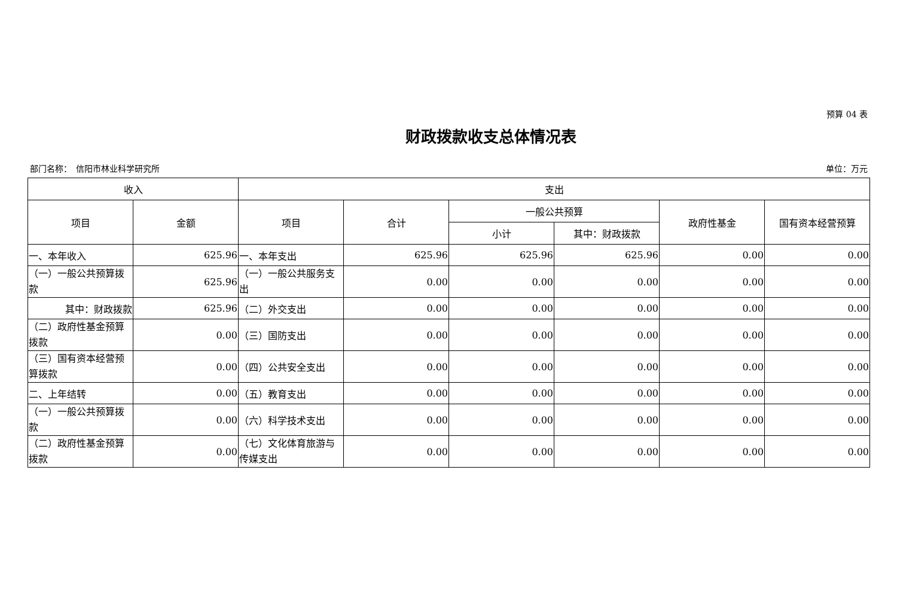预算 04 表
财政拨款收支总体情况表
部门名称：　信阳市林业科学研究所 单位：万元
| 收入 | | 支出 | | | | | |
| --- | --- | --- | --- | --- | --- | --- | --- |
| 项目 | 金额 | 项目 | 合计 | 一般公共预算 | | 政府性基金 | 国有资本经营预算 |
| | | | | 小计 | 其中：财政拨款 | | |
| 一、本年收入 | 625.96 | 一、本年支出 | 625.96 | 625.96 | 625.96 | 0.00 | 0.00 |
| （一）一般公共预算拨款 | 625.96 | （一）一般公共服务支出 | 0.00 | 0.00 | 0.00 | 0.00 | 0.00 |
| 其中：财政拨款 | 625.96 | （二）外交支出 | 0.00 | 0.00 | 0.00 | 0.00 | 0.00 |
| （二）政府性基金预算拨款 | 0.00 | （三）国防支出 | 0.00 | 0.00 | 0.00 | 0.00 | 0.00 |
| （三）国有资本经营预算拨款 | 0.00 | （四）公共安全支出 | 0.00 | 0.00 | 0.00 | 0.00 | 0.00 |
| 二、上年结转 | 0.00 | （五）教育支出 | 0.00 | 0.00 | 0.00 | 0.00 | 0.00 |
| （一）一般公共预算拨款 | 0.00 | （六）科学技术支出 | 0.00 | 0.00 | 0.00 | 0.00 | 0.00 |
| （二）政府性基金预算拨款 | 0.00 | （七）文化体育旅游与传媒支出 | 0.00 | 0.00 | 0.00 | 0.00 | 0.00 |